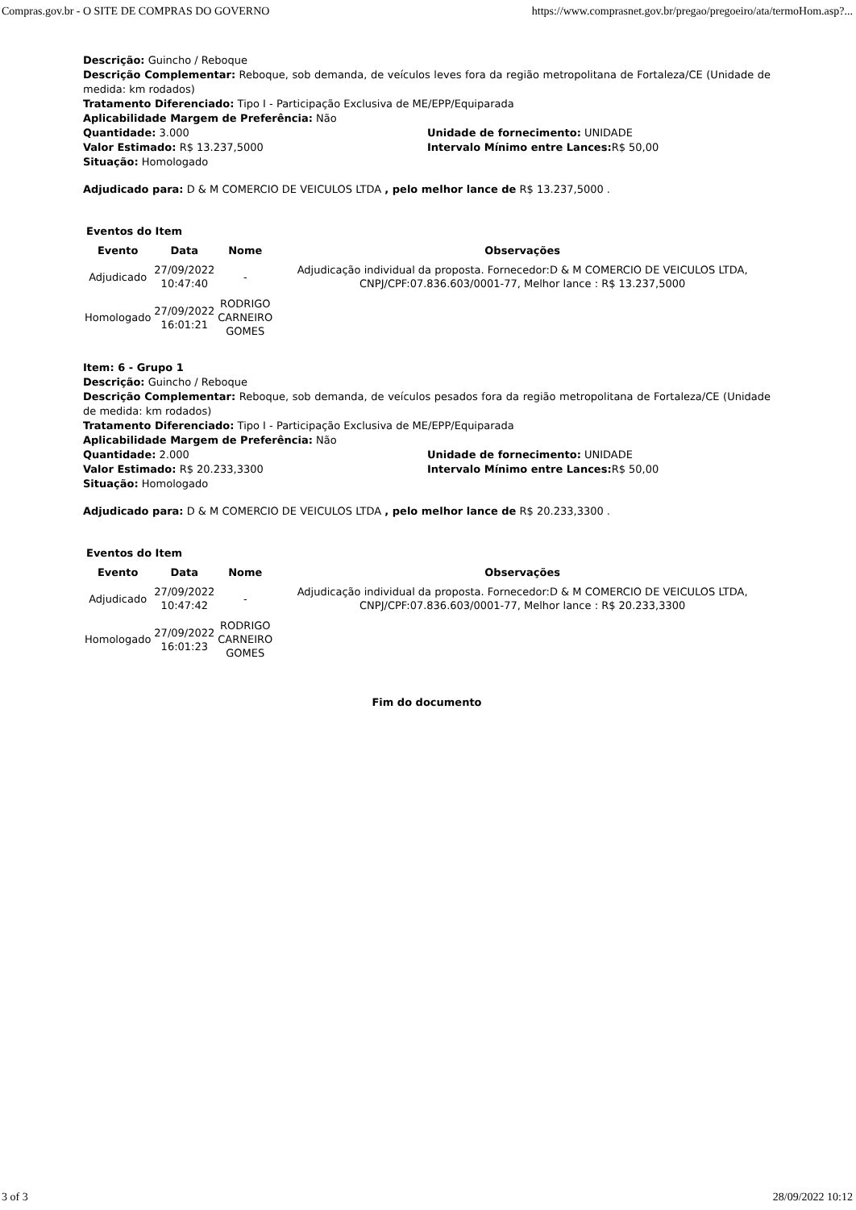Compras.gov.br - O SITE DE COMPRAS DO GOVERNO https://www.comprasnet.gov.br/pregao/pregoeiro/ata/termoHom.asp?...
Descrição: Guincho / Reboque
Descrição Complementar: Reboque, sob demanda, de veículos leves fora da região metropolitana de Fortaleza/CE (Unidade de medida: km rodados)
Tratamento Diferenciado: Tipo I - Participação Exclusiva de ME/EPP/Equiparada
Aplicabilidade Margem de Preferência: Não
Quantidade: 3.000 Unidade de fornecimento: UNIDADE
Valor Estimado: R$ 13.237,5000 Intervalo Mínimo entre Lances: R$ 50,00
Situação: Homologado
Adjudicado para: D & M COMERCIO DE VEICULOS LTDA , pelo melhor lance de R$ 13.237,5000 .
Eventos do Item
| Evento | Data | Nome | Observações |
| --- | --- | --- | --- |
| Adjudicado | 27/09/2022 10:47:40 | - | Adjudicação individual da proposta. Fornecedor:D & M COMERCIO DE VEICULOS LTDA, CNPJ/CPF:07.836.603/0001-77, Melhor lance : R$ 13.237,5000 |
| Homologado | 27/09/2022 16:01:21 | RODRIGO CARNEIRO GOMES | |
Item: 6 - Grupo 1
Descrição: Guincho / Reboque
Descrição Complementar: Reboque, sob demanda, de veículos pesados fora da região metropolitana de Fortaleza/CE (Unidade de medida: km rodados)
Tratamento Diferenciado: Tipo I - Participação Exclusiva de ME/EPP/Equiparada
Aplicabilidade Margem de Preferência: Não
Quantidade: 2.000 Unidade de fornecimento: UNIDADE
Valor Estimado: R$ 20.233,3300 Intervalo Mínimo entre Lances: R$ 50,00
Situação: Homologado
Adjudicado para: D & M COMERCIO DE VEICULOS LTDA , pelo melhor lance de R$ 20.233,3300 .
Eventos do Item
| Evento | Data | Nome | Observações |
| --- | --- | --- | --- |
| Adjudicado | 27/09/2022 10:47:42 | - | Adjudicação individual da proposta. Fornecedor:D & M COMERCIO DE VEICULOS LTDA, CNPJ/CPF:07.836.603/0001-77, Melhor lance : R$ 20.233,3300 |
| Homologado | 27/09/2022 16:01:23 | RODRIGO CARNEIRO GOMES | |
Fim do documento
3 of 3 28/09/2022 10:12